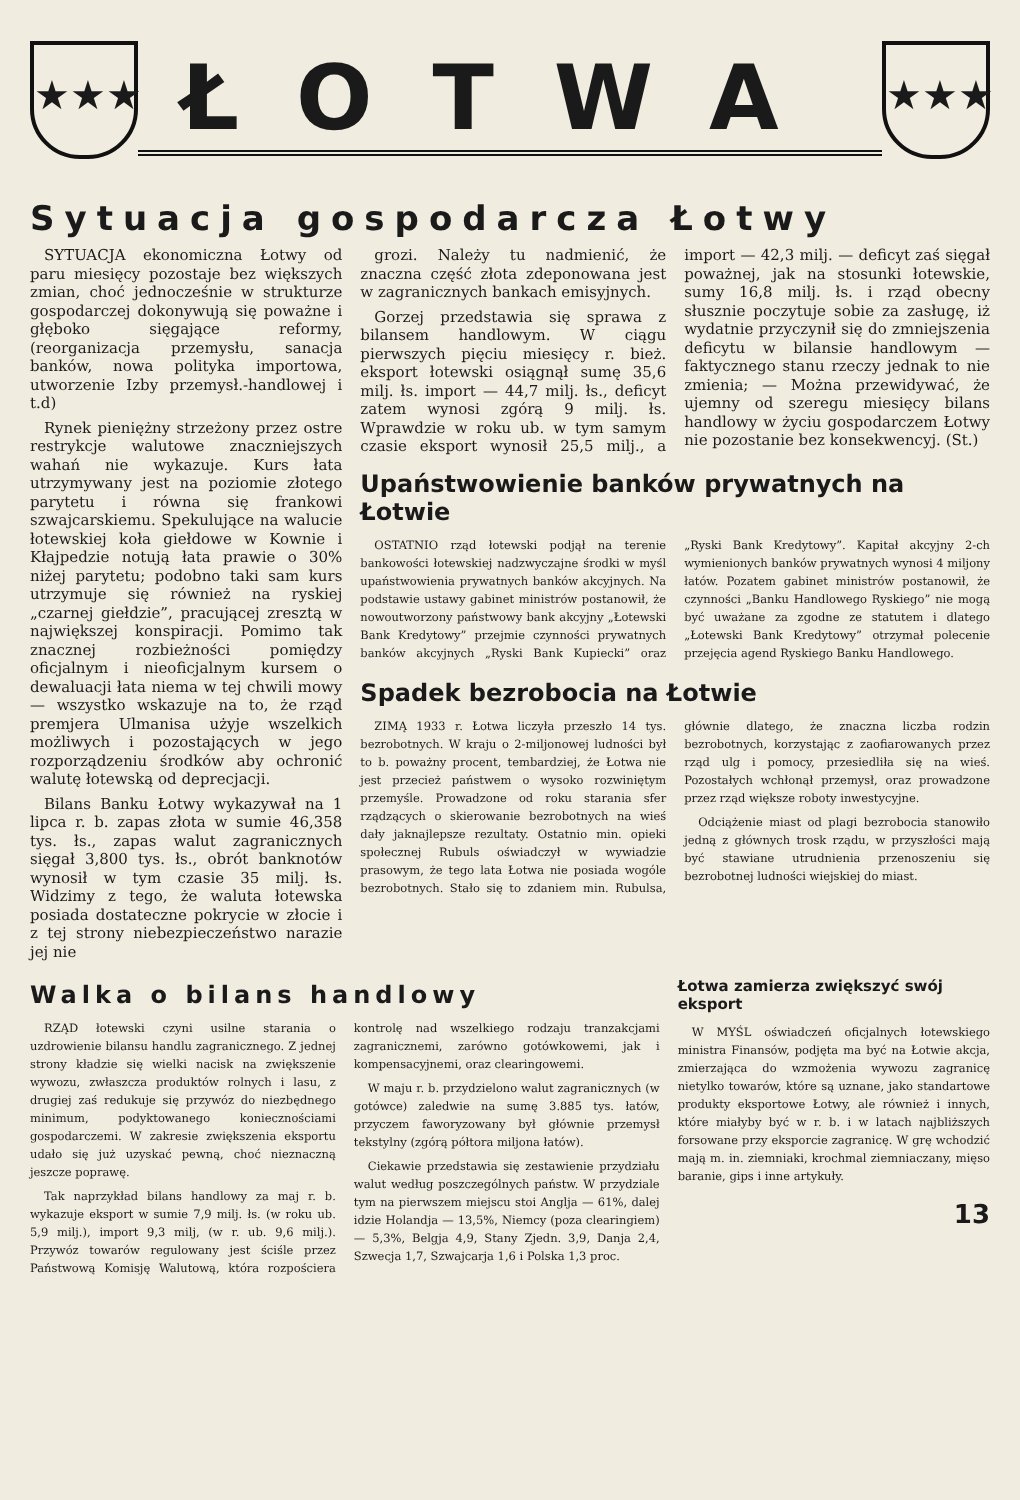★★★
ŁOTWA
★★★
Sytuacja gospodarcza Łotwy
SYTUACJA ekonomiczna Łotwy od paru miesięcy pozostaje bez większych zmian, choć jednocześnie w strukturze gospodarczej dokonywują się poważne i głęboko sięgające reformy, (reorganizacja przemysłu, sanacja banków, nowa polityka importowa, utworzenie Izby przemysł.-handlowej i t.d)
Rynek pieniężny strzeżony przez ostre restrykcje walutowe znaczniejszych wahań nie wykazuje. Kurs łata utrzymywany jest na poziomie złotego parytetu i równa się frankowi szwajcarskiemu. Spekulujące na walucie łotewskiej koła giełdowe w Kownie i Kłajpedzie notują łata prawie o 30% niżej parytetu; podobno taki sam kurs utrzymuje się również na ryskiej „czarnej giełdzie”, pracującej zresztą w największej konspiracji. Pomimo tak znacznej rozbieżności pomiędzy oficjalnym i nieoficjalnym kursem o dewaluacji łata niema w tej chwili mowy — wszystko wskazuje na to, że rząd premjera Ulmanisa użyje wszelkich możliwych i pozostających w jego rozporządzeniu środków aby ochronić walutę łotewską od deprecjacji.
Bilans Banku Łotwy wykazywał na 1 lipca r. b. zapas złota w sumie 46,358 tys. łs., zapas walut zagranicznych sięgał 3,800 tys. łs., obrót banknotów wynosił w tym czasie 35 milj. łs. Widzimy z tego, że waluta łotewska posiada dostateczne pokrycie w złocie i z tej strony niebezpieczeństwo narazie jej nie
grozi. Należy tu nadmienić, że znaczna część złota zdeponowana jest w zagranicznych bankach emisyjnych.
Gorzej przedstawia się sprawa z bilansem handlowym. W ciągu pierwszych pięciu miesięcy r. bież. eksport łotewski osiągnął sumę 35,6 milj. łs. import — 44,7 milj. łs., deficyt zatem wynosi zgórą 9 milj. łs. Wprawdzie w roku ub. w tym samym czasie eksport wynosił 25,5 milj., a import — 42,3 milj. — deficyt zaś sięgał poważnej, jak na stosunki łotewskie, sumy 16,8 milj. łs. i rząd obecny słusznie poczytuje sobie za zasługę, iż wydatnie przyczynił się do zmniejszenia deficytu w bilansie handlowym — faktycznego stanu rzeczy jednak to nie zmienia; — Można przewidywać, że ujemny od szeregu miesięcy bilans handlowy w życiu gospodarczem Łotwy nie pozostanie bez konsekwencyj. (St.)
Upaństwowienie banków prywatnych na Łotwie
OSTATNIO rząd łotewski podjął na terenie bankowości łotewskiej nadzwyczajne środki w myśl upaństwowienia prywatnych banków akcyjnych. Na podstawie ustawy gabinet ministrów postanowił, że nowoutworzony państwowy bank akcyjny „Łotewski Bank Kredytowy” przejmie czynności prywatnych banków akcyjnych „Ryski Bank Kupiecki” oraz „Ryski Bank Kredytowy”. Kapitał akcyjny 2-ch wymienionych banków prywatnych wynosi 4 miljony łatów. Pozatem gabinet ministrów postanowił, że czynności „Banku Handlowego Ryskiego” nie mogą być uważane za zgodne ze statutem i dlatego „Łotewski Bank Kredytowy” otrzymał polecenie przejęcia agend Ryskiego Banku Handlowego.
Spadek bezrobocia na Łotwie
ZIMĄ 1933 r. Łotwa liczyła przeszło 14 tys. bezrobotnych. W kraju o 2-miljonowej ludności był to b. poważny procent, tembardziej, że Łotwa nie jest przecież państwem o wysoko rozwiniętym przemyśle. Prowadzone od roku starania sfer rządzących o skierowanie bezrobotnych na wieś dały jaknajlepsze rezultaty. Ostatnio min. opieki społecznej Rubuls oświadczył w wywiadzie prasowym, że tego lata Łotwa nie posiada wogóle bezrobotnych. Stało się to zdaniem min. Rubulsa, głównie dlatego, że znaczna liczba rodzin bezrobotnych, korzystając z zaofiarowanych przez rząd ulg i pomocy, przesiedliła się na wieś. Pozostałych wchłonął przemysł, oraz prowadzone przez rząd większe roboty inwestycyjne.
Odciążenie miast od plagi bezrobocia stanowiło jedną z głównych trosk rządu, w przyszłości mają być stawiane utrudnienia przenoszeniu się bezrobotnej ludności wiejskiej do miast.
Walka o bilans handlowy
RZĄD łotewski czyni usilne starania o uzdrowienie bilansu handlu zagranicznego. Z jednej strony kładzie się wielki nacisk na zwiększenie wywozu, zwłaszcza produktów rolnych i lasu, z drugiej zaś redukuje się przywóz do niezbędnego minimum, podyktowanego koniecznościami gospodarczemi. W zakresie zwiększenia eksportu udało się już uzyskać pewną, choć nieznaczną jeszcze poprawę.
Tak naprzykład bilans handlowy za maj r. b. wykazuje eksport w sumie 7,9 milj. łs. (w roku ub. 5,9 milj.), import 9,3 milj, (w r. ub. 9,6 milj.). Przywóz towarów regulowany jest ściśle przez Państwową Komisję Walutową, która rozpościera kontrolę nad wszelkiego rodzaju tranzakcjami zagranicznemi, zarówno gotówkowemi, jak i kompensacyjnemi, oraz clearingowemi.
W maju r. b. przydzielono walut zagranicznych (w gotówce) zaledwie na sumę 3.885 tys. łatów, przyczem faworyzowany był głównie przemysł tekstylny (zgórą półtora miljona łatów).
Ciekawie przedstawia się zestawienie przydziału walut według poszczególnych państw. W przydziale tym na pierwszem miejscu stoi Anglja — 61%, dalej idzie Holandja — 13,5%, Niemcy (poza clearingiem) — 5,3%, Belgja 4,9, Stany Zjedn. 3,9, Danja 2,4, Szwecja 1,7, Szwajcarja 1,6 i Polska 1,3 proc.
Łotwa zamierza zwiększyć swój eksport
W MYŚL oświadczeń oficjalnych łotewskiego ministra Finansów, podjęta ma być na Łotwie akcja, zmierzająca do wzmożenia wywozu zagranicę nietylko towarów, które są uznane, jako standartowe produkty eksportowe Łotwy, ale również i innych, które miałyby być w r. b. i w latach najbliższych forsowane przy eksporcie zagranicę. W grę wchodzić mają m. in. ziemniaki, krochmal ziemniaczany, mięso baranie, gips i inne artykuły.
13